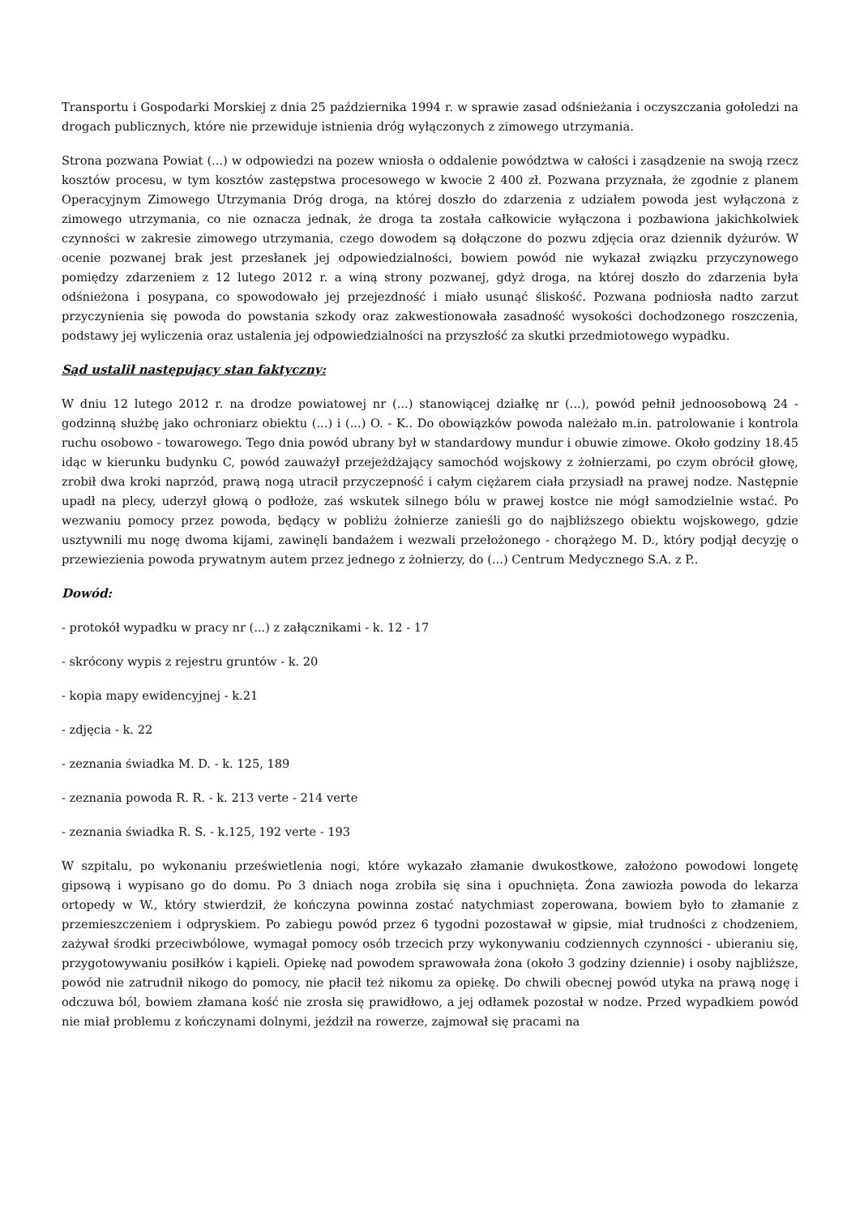Transportu i Gospodarki Morskiej z dnia 25 października 1994 r. w sprawie zasad odśnieżania i oczyszczania gołoledzi na drogach publicznych, które nie przewiduje istnienia dróg wyłączonych z zimowego utrzymania.
Strona pozwana Powiat (...) w odpowiedzi na pozew wniosła o oddalenie powództwa w całości i zasądzenie na swoją rzecz kosztów procesu, w tym kosztów zastępstwa procesowego w kwocie 2 400 zł. Pozwana przyznała, że zgodnie z planem Operacyjnym Zimowego Utrzymania Dróg droga, na której doszło do zdarzenia z udziałem powoda jest wyłączona z zimowego utrzymania, co nie oznacza jednak, że droga ta została całkowicie wyłączona i pozbawiona jakichkolwiek czynności w zakresie zimowego utrzymania, czego dowodem są dołączone do pozwu zdjęcia oraz dziennik dyżurów. W ocenie pozwanej brak jest przesłanek jej odpowiedzialności, bowiem powód nie wykazał związku przyczynowego pomiędzy zdarzeniem z 12 lutego 2012 r. a winą strony pozwanej, gdyż droga, na której doszło do zdarzenia była odśnieżona i posypana, co spowodowało jej przejezdność i miało usunąć śliskość. Pozwana podniosła nadto zarzut przyczynienia się powoda do powstania szkody oraz zakwestionowała zasadność wysokości dochodzonego roszczenia, podstawy jej wyliczenia oraz ustalenia jej odpowiedzialności na przyszłość za skutki przedmiotowego wypadku.
Sąd ustalił następujący stan faktyczny:
W dniu 12 lutego 2012 r. na drodze powiatowej nr (...) stanowiącej działkę nr (...), powód pełnił jednoosobową 24 - godzinną służbę jako ochroniarz obiektu (...) i (...) O. - K.. Do obowiązków powoda należało m.in. patrolowanie i kontrola ruchu osobowo - towarowego. Tego dnia powód ubrany był w standardowy mundur i obuwie zimowe. Około godziny 18.45 idąc w kierunku budynku C, powód zauważył przejeżdżający samochód wojskowy z żołnierzami, po czym obrócił głowę, zrobił dwa kroki naprzód, prawą nogą utracił przyczepność i całym ciężarem ciała przysiadł na prawej nodze. Następnie upadł na plecy, uderzył głową o podłoże, zaś wskutek silnego bólu w prawej kostce nie mógł samodzielnie wstać. Po wezwaniu pomocy przez powoda, będący w pobliżu żołnierze zanieśli go do najbliższego obiektu wojskowego, gdzie usztywnili mu nogę dwoma kijami, zawinęli bandażem i wezwali przełożonego - chorążego M. D., który podjął decyzję o przewiezienia powoda prywatnym autem przez jednego z żołnierzy, do (...) Centrum Medycznego S.A. z P..
Dowód:
- protokół wypadku w pracy nr (...) z załącznikami - k. 12 - 17
- skrócony wypis z rejestru gruntów - k. 20
- kopia mapy ewidencyjnej - k.21
- zdjęcia - k. 22
- zeznania świadka M. D. - k. 125, 189
- zeznania powoda R. R. - k. 213 verte - 214 verte
- zeznania świadka R. S. - k.125, 192 verte - 193
W szpitalu, po wykonaniu prześwietlenia nogi, które wykazało złamanie dwukostkowe, założono powodowi longetę gipsową i wypisano go do domu. Po 3 dniach noga zrobiła się sina i opuchnięta. Żona zawiozła powoda do lekarza ortopedy w W., który stwierdził, że kończyna powinna zostać natychmiast zoperowana, bowiem było to złamanie z przemieszczeniem i odpryskiem. Po zabiegu powód przez 6 tygodni pozostawał w gipsie, miał trudności z chodzeniem, zażywał środki przeciwbólowe, wymagał pomocy osób trzecich przy wykonywaniu codziennych czynności - ubieraniu się, przygotowywaniu posiłków i kąpieli. Opiekę nad powodem sprawowała żona (około 3 godziny dziennie) i osoby najbliższe, powód nie zatrudnił nikogo do pomocy, nie płacił też nikomu za opiekę. Do chwili obecnej powód utyka na prawą nogę i odczuwa ból, bowiem złamana kość nie zrosła się prawidłowo, a jej odłamek pozostał w nodze. Przed wypadkiem powód nie miał problemu z kończynami dolnymi, jeździł na rowerze, zajmował się pracami na